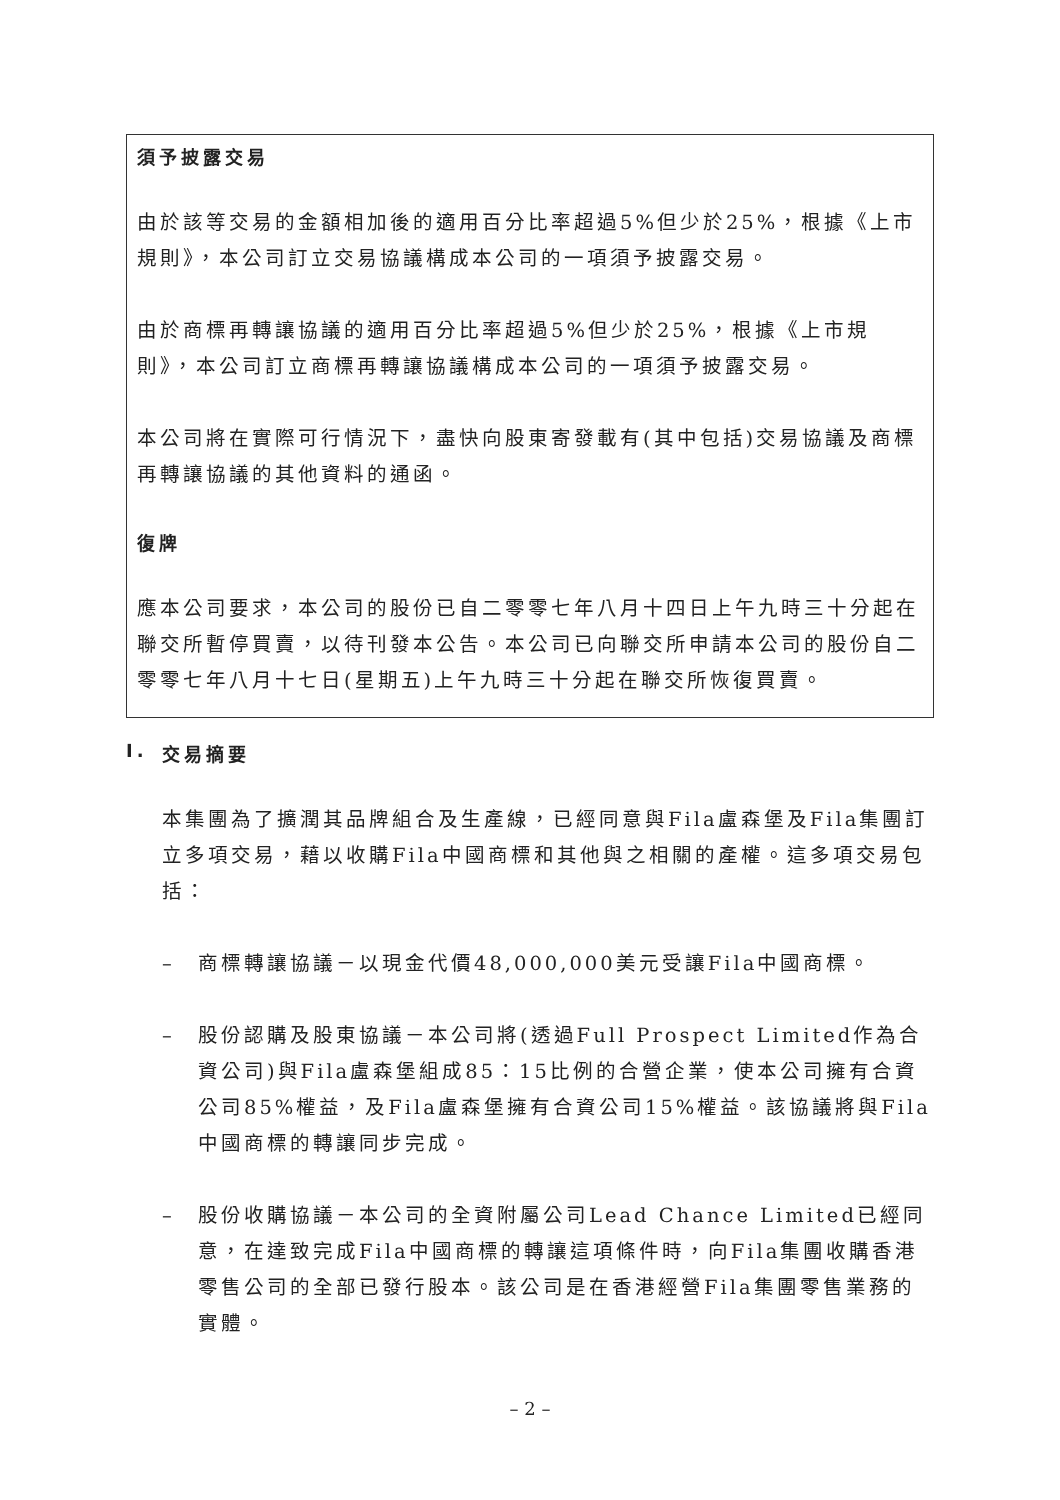須予披露交易
由於該等交易的金額相加後的適用百分比率超過5%但少於25%，根據《上市規則》，本公司訂立交易協議構成本公司的一項須予披露交易。
由於商標再轉讓協議的適用百分比率超過5%但少於25%，根據《上市規則》，本公司訂立商標再轉讓協議構成本公司的一項須予披露交易。
本公司將在實際可行情況下，盡快向股東寄發載有(其中包括)交易協議及商標再轉讓協議的其他資料的通函。
復牌
應本公司要求，本公司的股份已自二零零七年八月十四日上午九時三十分起在聯交所暫停買賣，以待刊發本公告。本公司已向聯交所申請本公司的股份自二零零七年八月十七日(星期五)上午九時三十分起在聯交所恢復買賣。
I. 交易摘要
本集團為了擴潤其品牌組合及生產線，已經同意與Fila盧森堡及Fila集團訂立多項交易，藉以收購Fila中國商標和其他與之相關的產權。這多項交易包括：
– 商標轉讓協議－以現金代價48,000,000美元受讓Fila中國商標。
– 股份認購及股東協議－本公司將(透過Full Prospect Limited作為合資公司)與Fila盧森堡組成85：15比例的合營企業，使本公司擁有合資公司85%權益，及Fila盧森堡擁有合資公司15%權益。該協議將與Fila中國商標的轉讓同步完成。
– 股份收購協議－本公司的全資附屬公司Lead Chance Limited已經同意，在達致完成Fila中國商標的轉讓這項條件時，向Fila集團收購香港零售公司的全部已發行股本。該公司是在香港經營Fila集團零售業務的實體。
– 2 –